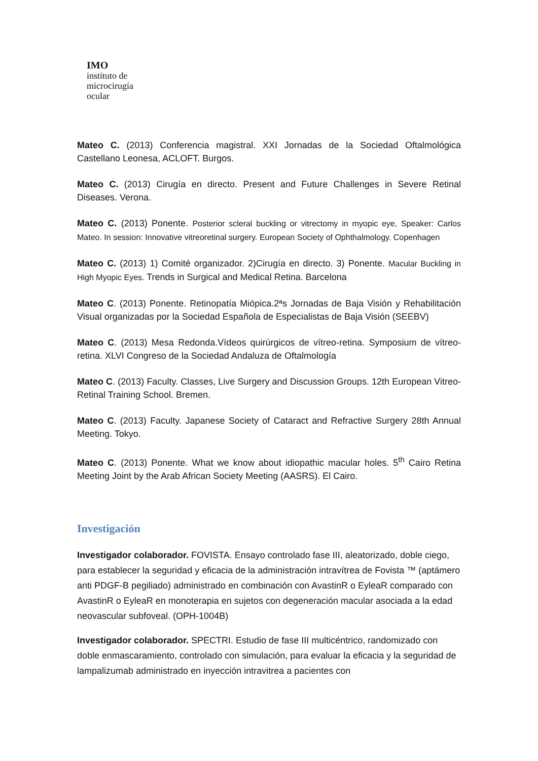IMO
instituto de
microcirugía
ocular
Mateo C. (2013) Conferencia magistral. XXI Jornadas de la Sociedad Oftalmológica Castellano Leonesa, ACLOFT. Burgos.
Mateo C. (2013) Cirugía en directo. Present and Future Challenges in Severe Retinal Diseases. Verona.
Mateo C. (2013) Ponente. Posterior scleral buckling or vitrectomy in myopic eye, Speaker: Carlos Mateo. In session: Innovative vitreoretinal surgery. European Society of Ophthalmology. Copenhagen
Mateo C. (2013) 1) Comité organizador. 2)Cirugía en directo. 3) Ponente. Macular Buckling in High Myopic Eyes. Trends in Surgical and Medical Retina. Barcelona
Mateo C. (2013) Ponente. Retinopatía Miópica.2ªs Jornadas de Baja Visión y Rehabilitación Visual organizadas por la Sociedad Española de Especialistas de Baja Visión (SEEBV)
Mateo C. (2013) Mesa Redonda.Vídeos quirúrgicos de vítreo-retina. Symposium de vítreo-retina. XLVI Congreso de la Sociedad Andaluza de Oftalmología
Mateo C. (2013) Faculty. Classes, Live Surgery and Discussion Groups. 12th European Vitreo-Retinal Training School. Bremen.
Mateo C. (2013) Faculty. Japanese Society of Cataract and Refractive Surgery 28th Annual Meeting. Tokyo.
Mateo C. (2013) Ponente. What we know about idiopathic macular holes. 5<sup>th</sup> Cairo Retina Meeting Joint by the Arab African Society Meeting (AASRS). El Cairo.
Investigación
Investigador colaborador. FOVISTA. Ensayo controlado fase III, aleatorizado, doble ciego, para establecer la seguridad y eficacia de la administración intravítrea de Fovista ™ (aptámero anti PDGF-B pegiliado) administrado en combinación con AvastinR o EyleaR comparado con AvastinR o EyleaR en monoterapia en sujetos con degeneración macular asociada a la edad neovascular subfoveal. (OPH-1004B)
Investigador colaborador. SPECTRI. Estudio de fase III multicéntrico, randomizado con doble enmascaramiento, controlado con simulación, para evaluar la eficacia y la seguridad de lampalizumab administrado en inyección intravitrea a pacientes con